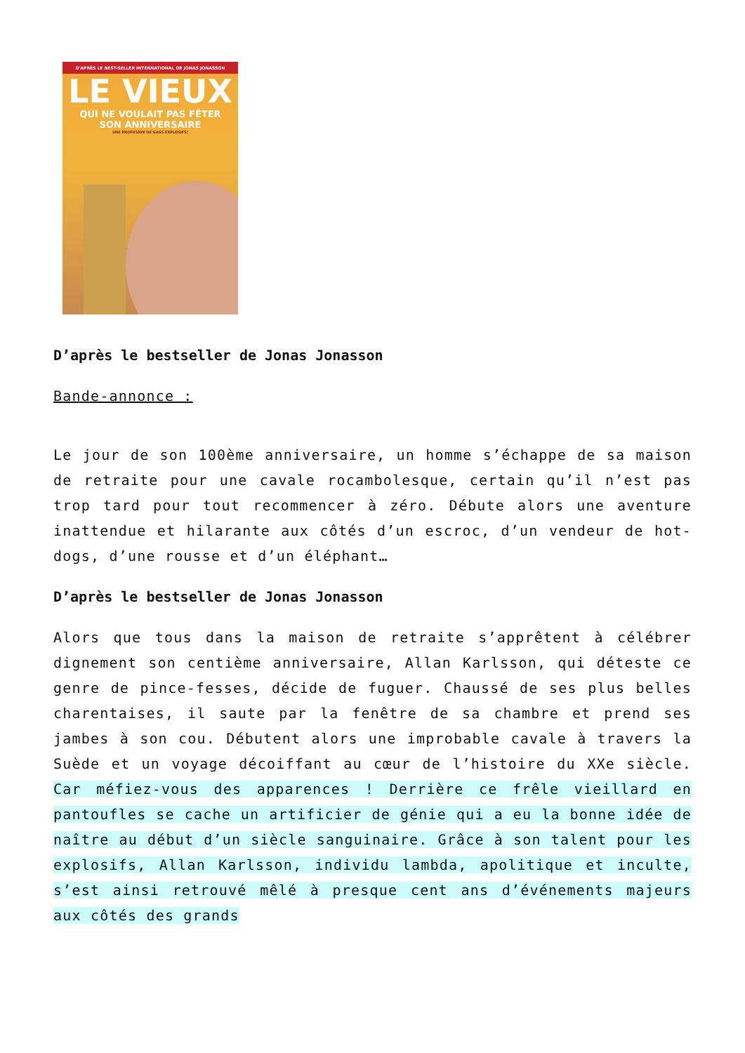D'APRÈS LE BEST-SELLER INTERNATIONAL DE JONAS JONASSON
LE VIEUX
QUI NE VOULAIT PAS FÊTER
SON ANNIVERSAIRE
UNE PROFUSION DE GAGS EXPLOSIFS!
D’après le bestseller de Jonas Jonasson
Bande-annonce :
Le jour de son 100ème anniversaire, un homme s’échappe de sa maison de retraite pour une cavale rocambolesque, certain qu’il n’est pas trop tard pour tout recommencer à zéro. Débute alors une aventure inattendue et hilarante aux côtés d’un escroc, d’un vendeur de hot-dogs, d’une rousse et d’un éléphant…
D’après le bestseller de Jonas Jonasson
Alors que tous dans la maison de retraite s’apprêtent à célébrer dignement son centième anniversaire, Allan Karlsson, qui déteste ce genre de pince-fesses, décide de fuguer. Chaussé de ses plus belles charentaises, il saute par la fenêtre de sa chambre et prend ses jambes à son cou. Débutent alors une improbable cavale à travers la Suède et un voyage décoiffant au cœur de l’histoire du XXe siècle. Car méfiez-vous des apparences ! Derrière ce frêle vieillard en pantoufles se cache un artificier de génie qui a eu la bonne idée de naître au début d’un siècle sanguinaire. Grâce à son talent pour les explosifs, Allan Karlsson, individu lambda, apolitique et inculte, s’est ainsi retrouvé mêlé à presque cent ans d’événements majeurs aux côtés des grands